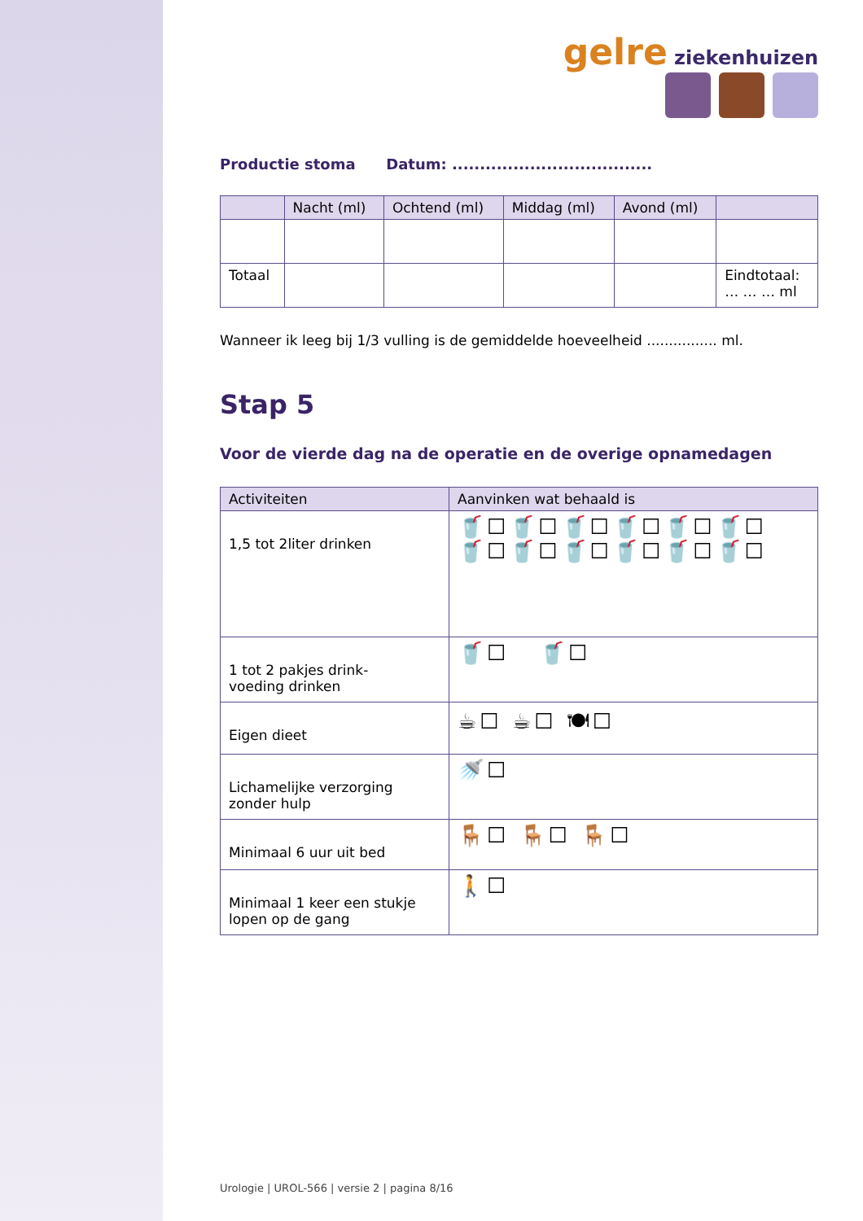gelre ziekenhuizen
Productie stoma Datum: ....................................
| | Nacht (ml) | Ochtend (ml) | Middag (ml) | Avond (ml) | |
| --- | --- | --- | --- | --- | --- |
| Totaal | | | | | Eindtotaal: … … … ml |
Wanneer ik leeg bij 1/3 vulling is de gemiddelde hoeveelheid ................ ml.
Stap 5
Voor de vierde dag na de operatie en de overige opnamedagen
| Activiteiten | Aanvinken wat behaald is |
| --- | --- |
| 1,5 tot 2liter drinken | 🥤☐🥤☐🥤☐🥤☐🥤☐🥤☐ 🥤☐🥤☐🥤☐🥤☐🥤☐🥤☐ |
| 1 tot 2 pakjes drink- voeding drinken | 🥤☐ 🥤☐ |
| Eigen dieet | ☕☐ ☕☐ 🍽☐ |
| Lichamelijke verzorging zonder hulp | 🚿☐ |
| Minimaal 6 uur uit bed | 🪑☐ 🪑☐ 🪑☐ |
| Minimaal 1 keer een stukje lopen op de gang | 🚶☐ |
Urologie | UROL-566 | versie 2 | pagina 8/16